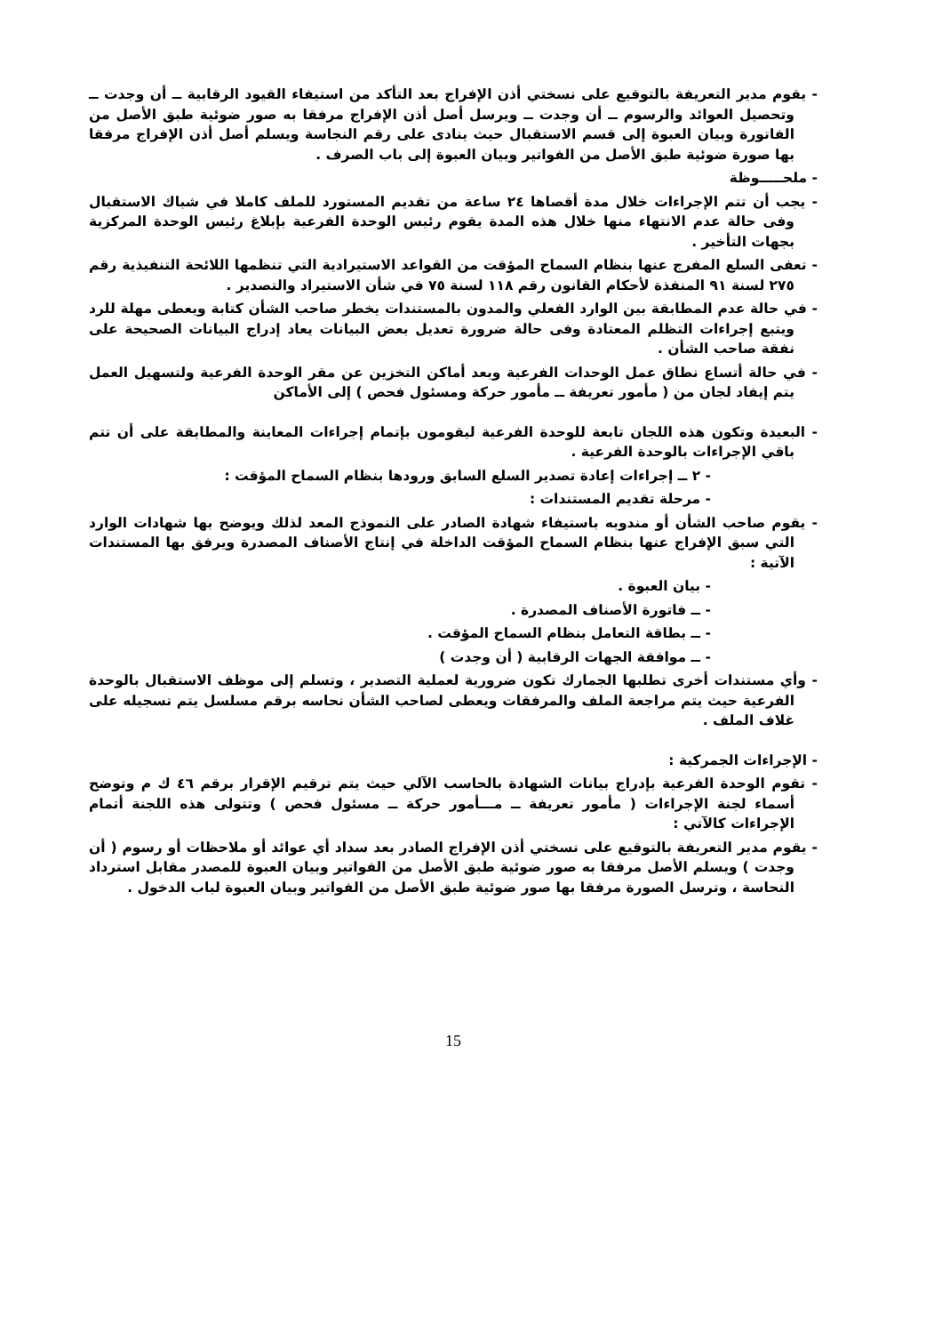- يقوم مدير التعريفة بالتوقيع على نسختي أذن الإفراج بعد التأكد من استيفاء القيود الرقابية ــ أن وجدت ــ وتحصيل العوائد والرسوم ــ أن وجدت ــ ويرسل أصل أذن الإفراج مرفقا به صور ضوئية طبق الأصل من الفاتورة وبيان العبوة إلى قسم الاستقبال حيث ينادى على رقم النجاسة ويسلم أصل أذن الإفراج مرفقا بها صورة ضوئية طبق الأصل من الفواتير وبيان العبوة إلى باب الصرف .
- ملحـــــوظة
- يجب أن تتم الإجراءات خلال مدة أقصاها ٢٤ ساعة من تقديم المستورد للملف كاملا في شباك الاستقبال وفى حالة عدم الانتهاء منها خلال هذه المدة يقوم رئيس الوحدة الفرعية بإبلاغ رئيس الوحدة المركزية بجهات التأخير .
- تعفى السلع المفرج عنها بنظام السماح المؤقت من القواعد الاستيرادية التي تنظمها اللائحة التنفيذية رقم ٢٧٥ لسنة ٩١ المنفذة لأحكام القانون رقم ١١٨ لسنة ٧٥ في شأن الاستيراد والتصدير .
- في حالة عدم المطابقة بين الوارد الفعلي والمدون بالمستندات يخطر صاحب الشأن كتابة ويعطى مهلة للرد ويتبع إجراءات التظلم المعتادة وفى حالة ضرورة تعديل بعض البيانات يعاد إدراج البيانات الصحيحة على نفقة صاحب الشأن .
- في حالة أتساع نطاق عمل الوحدات الفرعية وبعد أماكن التخزين عن مقر الوحدة الفرعية ولتسهيل العمل يتم إيفاد لجان من ( مأمور تعريفة ــ مأمور حركة ومسئول فحص ) إلى الأماكن
- البعيدة وتكون هذه اللجان تابعة للوحدة الفرعية ليقومون بإتمام إجراءات المعاينة والمطابقة على أن تتم باقي الإجراءات بالوحدة الفرعية .
- ٢ ــ إجراءات إعادة تصدير السلع السابق ورودها بنظام السماح المؤقت :
- مرحلة تقديم المستندات :
- يقوم صاحب الشأن أو مندوبه باستيفاء شهادة الصادر على النموذج المعد لذلك ويوضح بها شهادات الوارد التي سبق الإفراج عنها بنظام السماح المؤقت الداخلة في إنتاج الأصناف المصدرة ويرفق بها المستندات الآتية :
- بيان العبوة .
- ــ فاتورة الأصناف المصدرة .
- ــ بطاقة التعامل بنظام السماح المؤقت .
- ــ موافقة الجهات الرقابية ( أن وجدت )
- وأي مستندات أخرى تطلبها الجمارك تكون ضرورية لعملية التصدير ، وتسلم إلى موظف الاستقبال بالوحدة الفرعية حيث يتم مراجعة الملف والمرفقات ويعطى لصاحب الشأن نحاسه برقم مسلسل يتم تسجيله على غلاف الملف .
- الإجراءات الجمركية :
- تقوم الوحدة الفرعية بإدراج بيانات الشهادة بالحاسب الآلي حيث يتم ترقيم الإقرار برقم ٤٦ ك م وتوضح أسماء لجنة الإجراءات ( مأمور تعريفة ــ مـــأمور حركة ــ مسئول فحص ) وتتولى هذه اللجنة أتمام الإجراءات كالآتي :
- يقوم مدير التعريفة بالتوقيع على نسختي أذن الإفراج الصادر بعد سداد أي عوائد أو ملاحظات أو رسوم ( أن وجدت ) ويسلم الأصل مرفقا به صور ضوئية طبق الأصل من الفواتير وبيان العبوة للمصدر مقابل استرداد النحاسة ، وترسل الصورة مرفقا بها صور ضوئية طبق الأصل من الفواتير وبيان العبوة لباب الدخول .
15